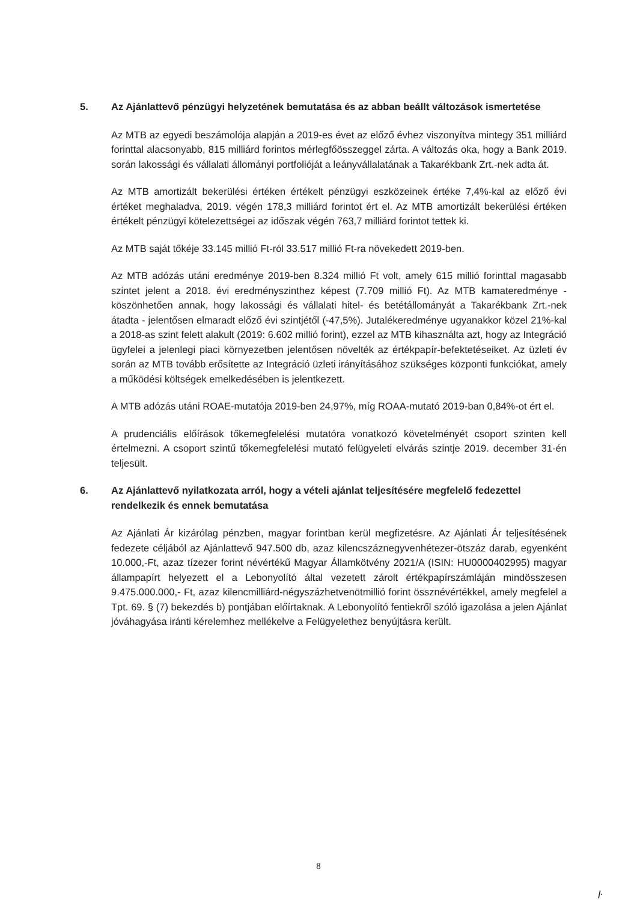5. Az Ajánlattevő pénzügyi helyzetének bemutatása és az abban beállt változások ismertetése
Az MTB az egyedi beszámolója alapján a 2019-es évet az előző évhez viszonyítva mintegy 351 milliárd forinttal alacsonyabb, 815 milliárd forintos mérlegfőösszeggel zárta. A változás oka, hogy a Bank 2019. során lakossági és vállalati állományi portfolióját a leányvállalatának a Takarékbank Zrt.-nek adta át.
Az MTB amortizált bekerülési értéken értékelt pénzügyi eszközeinek értéke 7,4%-kal az előző évi értéket meghaladva, 2019. végén 178,3 milliárd forintot ért el. Az MTB amortizált bekerülési értéken értékelt pénzügyi kötelezettségei az időszak végén 763,7 milliárd forintot tettek ki.
Az MTB saját tőkéje 33.145 millió Ft-ról 33.517 millió Ft-ra növekedett 2019-ben.
Az MTB adózás utáni eredménye 2019-ben 8.324 millió Ft volt, amely 615 millió forinttal magasabb szintet jelent a 2018. évi eredményszinthez képest (7.709 millió Ft). Az MTB kamateredménye - köszönhetően annak, hogy lakossági és vállalati hitel- és betétállományát a Takarékbank Zrt.-nek átadta - jelentősen elmaradt előző évi szintjétől (-47,5%). Jutalékeredménye ugyanakkor közel 21%-kal a 2018-as szint felett alakult (2019: 6.602 millió forint), ezzel az MTB kihasználta azt, hogy az Integráció ügyfelei a jelenlegi piaci környezetben jelentősen növelték az értékpapír-befektetéseiket. Az üzleti év során az MTB tovább erősítette az Integráció üzleti irányításához szükséges központi funkciókat, amely a működési költségek emelkedésében is jelentkezett.
A MTB adózás utáni ROAE-mutatója 2019-ben 24,97%, míg ROAA-mutató 2019-ban 0,84%-ot ért el.
A prudenciális előírások tőkemegfelelési mutatóra vonatkozó követelményét csoport szinten kell értelmezni. A csoport szintű tőkemegfelelési mutató felügyeleti elvárás szintje 2019. december 31-én teljesült.
6. Az Ajánlattevő nyilatkozata arról, hogy a vételi ajánlat teljesítésére megfelelő fedezettel rendelkezik és ennek bemutatása
Az Ajánlati Ár kizárólag pénzben, magyar forintban kerül megfizetésre. Az Ajánlati Ár teljesítésének fedezete céljából az Ajánlattevő 947.500 db, azaz kilencszáznegyvenhétezer-ötszáz darab, egyenként 10.000,-Ft, azaz tízezer forint névértékű Magyar Államkötvény 2021/A (ISIN: HU0000402995) magyar állampapírt helyezett el a Lebonyolító által vezetett zárolt értékpapírszámláján mindösszesen 9.475.000.000,- Ft, azaz kilencmilliárd-négyszázhetvenötmillió forint össznévértékkel, amely megfelel a Tpt. 69. § (7) bekezdés b) pontjában előírtaknak. A Lebonyolító fentiekről szóló igazolása a jelen Ajánlat jóváhagyása iránti kérelemhez mellékelve a Felügyelethez benyújtásra került.
8
ŀ